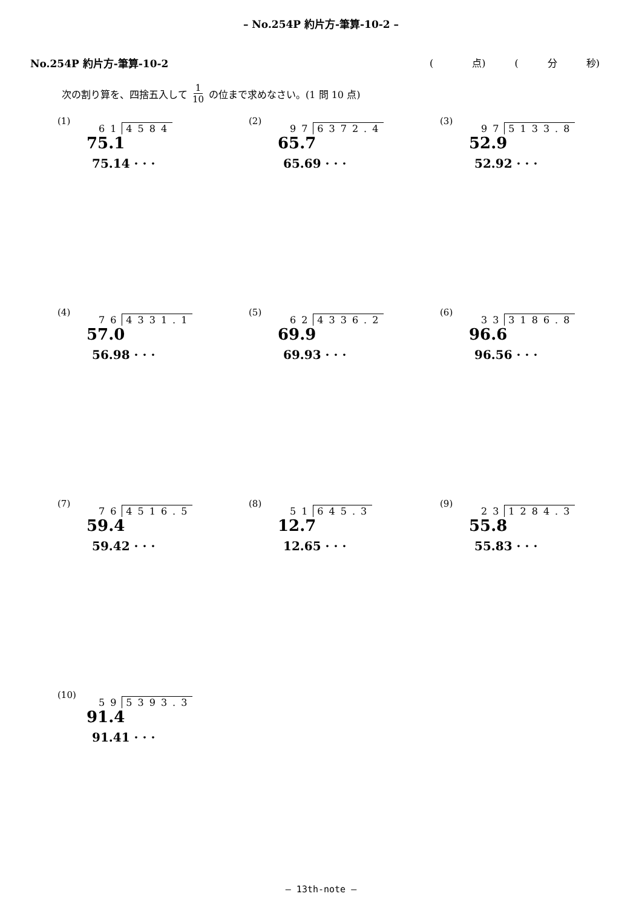– No.254P 約片方-筆算-10-2 –
No.254P 約片方-筆算-10-2 (　　　　点)　　　(　　　分　　　秒)
次の割り算を、四捨五入して 1 10 の位まで求めなさい。(1 問 10 点)
(1)
61 4584
75.1
75.14 · · ·
(2)
97 6372.4
65.7
65.69 · · ·
(3)
97 5133.8
52.9
52.92 · · ·
(4)
76 4331.1
57.0
56.98 · · ·
(5)
62 4336.2
69.9
69.93 · · ·
(6)
33 3186.8
96.6
96.56 · · ·
(7)
76 4516.5
59.4
59.42 · · ·
(8)
51 645.3
12.7
12.65 · · ·
(9)
23 1284.3
55.8
55.83 · · ·
(10)
59 5393.3
91.4
91.41 · · ·
– 13th-note –